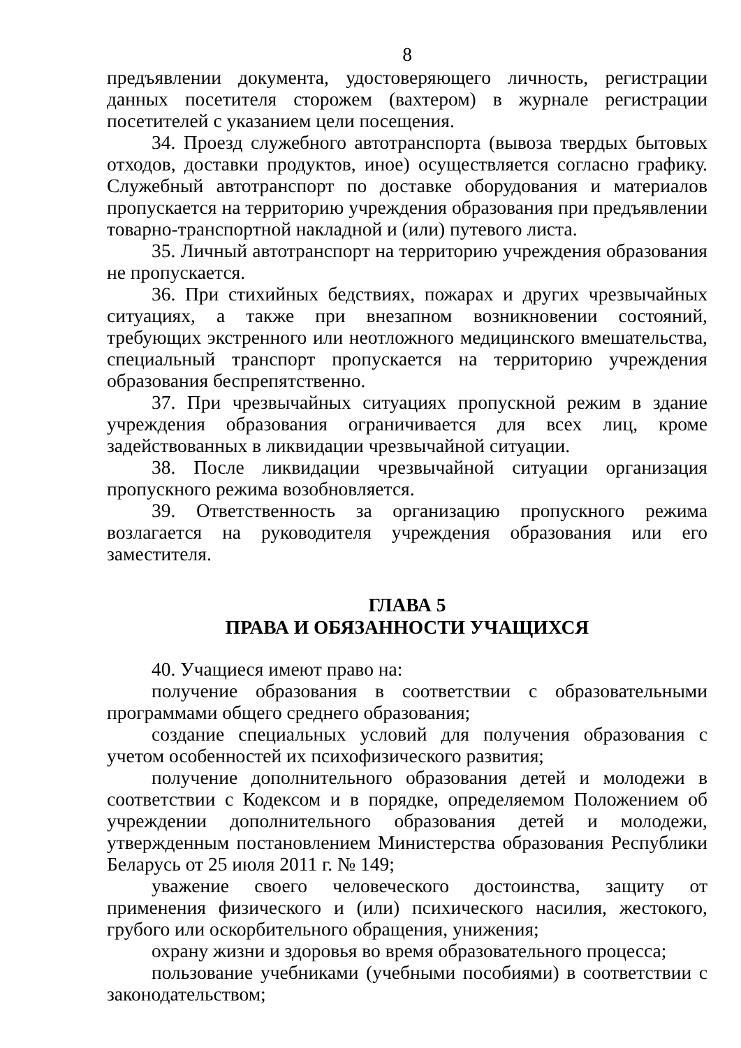8
предъявлении документа, удостоверяющего личность, регистрации данных посетителя сторожем (вахтером) в журнале регистрации посетителей с указанием цели посещения.
34. Проезд служебного автотранспорта (вывоза твердых бытовых отходов, доставки продуктов, иное) осуществляется согласно графику. Служебный автотранспорт по доставке оборудования и материалов пропускается на территорию учреждения образования при предъявлении товарно-транспортной накладной и (или) путевого листа.
35. Личный автотранспорт на территорию учреждения образования не пропускается.
36. При стихийных бедствиях, пожарах и других чрезвычайных ситуациях, а также при внезапном возникновении состояний, требующих экстренного или неотложного медицинского вмешательства, специальный транспорт пропускается на территорию учреждения образования беспрепятственно.
37. При чрезвычайных ситуациях пропускной режим в здание учреждения образования ограничивается для всех лиц, кроме задействованных в ликвидации чрезвычайной ситуации.
38. После ликвидации чрезвычайной ситуации организация пропускного режима возобновляется.
39. Ответственность за организацию пропускного режима возлагается на руководителя учреждения образования или его заместителя.
ГЛАВА 5
ПРАВА И ОБЯЗАННОСТИ УЧАЩИХСЯ
40. Учащиеся имеют право на:
получение образования в соответствии с образовательными программами общего среднего образования;
создание специальных условий для получения образования с учетом особенностей их психофизического развития;
получение дополнительного образования детей и молодежи в соответствии с Кодексом и в порядке, определяемом Положением об учреждении дополнительного образования детей и молодежи, утвержденным постановлением Министерства образования Республики Беларусь от 25 июля 2011 г. № 149;
уважение своего человеческого достоинства, защиту от применения физического и (или) психического насилия, жестокого, грубого или оскорбительного обращения, унижения;
охрану жизни и здоровья во время образовательного процесса;
пользование учебниками (учебными пособиями) в соответствии с законодательством;